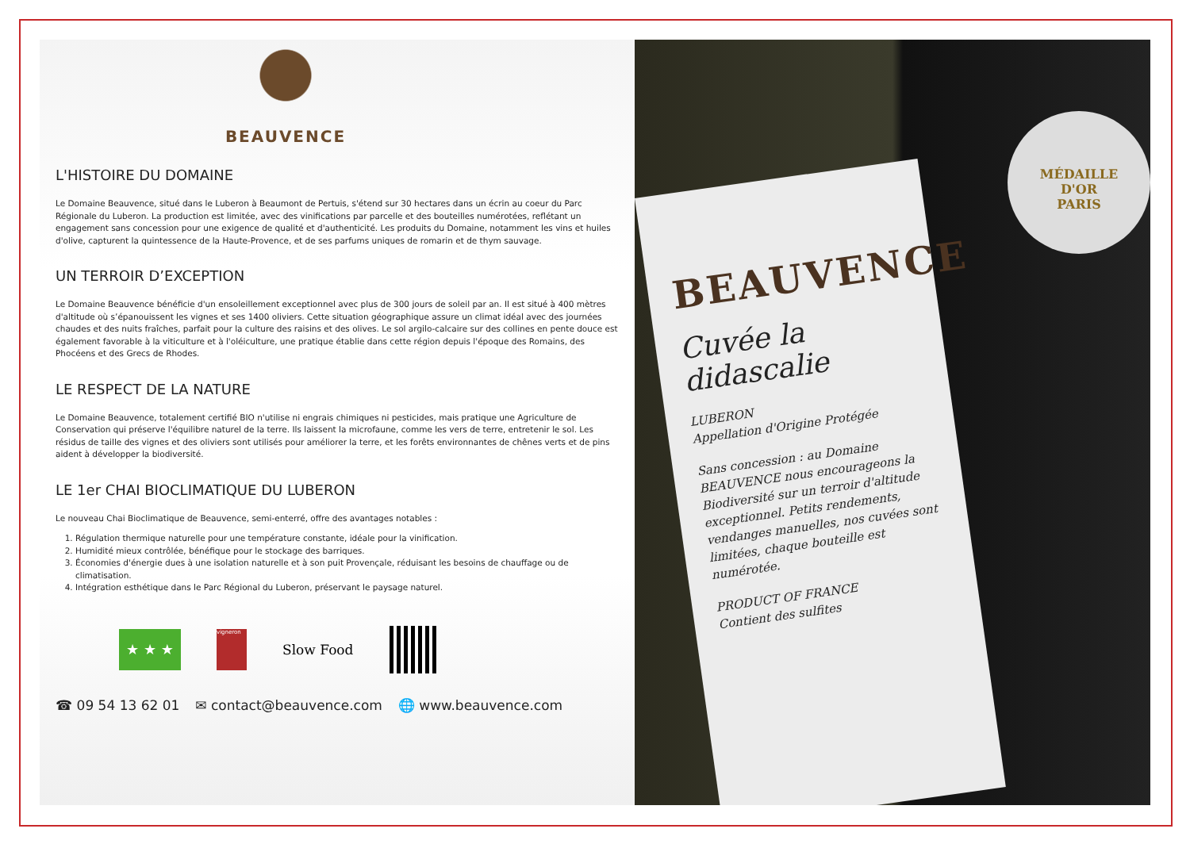BEAUVENCE
L'HISTOIRE DU DOMAINE
Le Domaine Beauvence, situé dans le Luberon à Beaumont de Pertuis, s'étend sur 30 hectares dans un écrin au coeur du Parc Régionale du Luberon. La production est limitée, avec des vinifications par parcelle et des bouteilles numérotées, reflétant un engagement sans concession pour une exigence de qualité et d'authenticité. Les produits du Domaine, notamment les vins et huiles d'olive, capturent la quintessence de la Haute-Provence, et de ses parfums uniques de romarin et de thym sauvage.
UN TERROIR D’EXCEPTION
Le Domaine Beauvence bénéficie d'un ensoleillement exceptionnel avec plus de 300 jours de soleil par an. Il est situé à 400 mètres d'altitude où s’épanouissent les vignes et ses 1400 oliviers. Cette situation géographique assure un climat idéal avec des journées chaudes et des nuits fraîches, parfait pour la culture des raisins et des olives. Le sol argilo-calcaire sur des collines en pente douce est également favorable à la viticulture et à l'oléiculture, une pratique établie dans cette région depuis l'époque des Romains, des Phocéens et des Grecs de Rhodes.
LE RESPECT DE LA NATURE
Le Domaine Beauvence, totalement certifié BIO n'utilise ni engrais chimiques ni pesticides, mais pratique une Agriculture de Conservation qui préserve l'équilibre naturel de la terre. Ils laissent la microfaune, comme les vers de terre, entretenir le sol. Les résidus de taille des vignes et des oliviers sont utilisés pour améliorer la terre, et les forêts environnantes de chênes verts et de pins aident à développer la biodiversité.
LE 1er CHAI BIOCLIMATIQUE DU LUBERON
Le nouveau Chai Bioclimatique de Beauvence, semi-enterré, offre des avantages notables :
1. Régulation thermique naturelle pour une température constante, idéale pour la vinification.
2. Humidité mieux contrôlée, bénéfique pour le stockage des barriques.
3. Économies d'énergie dues à une isolation naturelle et à son puit Provençale, réduisant les besoins de chauffage ou de climatisation.
4. Intégration esthétique dans le Parc Régional du Luberon, préservant le paysage naturel.
★ ★ ★
vigneron
Slow Food
☎ 09 54 13 62 01 ✉ contact@beauvence.com 🌐 www.beauvence.com
BEAUVENCE
Cuvée la didascalie
LUBERON
Appellation d'Origine Protégée
Sans concession : au Domaine BEAUVENCE nous encourageons la Biodiversité sur un terroir d'altitude exceptionnel. Petits rendements, vendanges manuelles, nos cuvées sont limitées, chaque bouteille est numérotée.
PRODUCT OF FRANCE
Contient des sulfites
MÉDAILLE
D'OR
PARIS